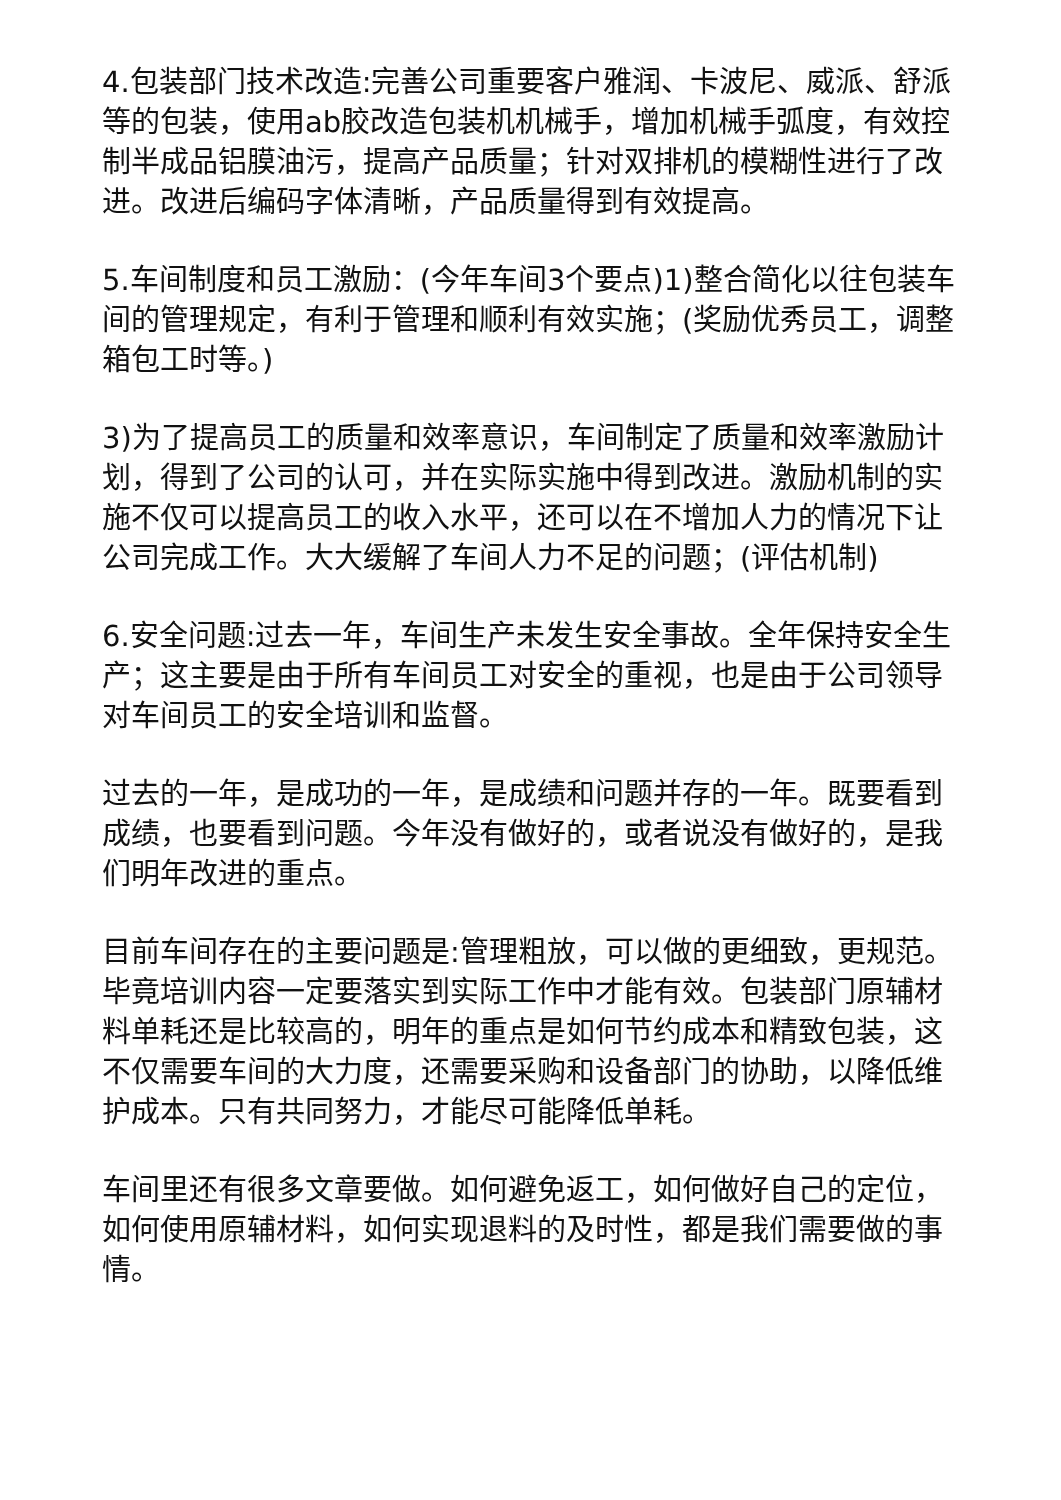4.包装部门技术改造:完善公司重要客户雅润、卡波尼、威派、舒派等的包装，使用ab胶改造包装机机械手，增加机械手弧度，有效控制半成品铝膜油污，提高产品质量；针对双排机的模糊性进行了改进。改进后编码字体清晰，产品质量得到有效提高。
5.车间制度和员工激励：(今年车间3个要点)1)整合简化以往包装车间的管理规定，有利于管理和顺利有效实施；(奖励优秀员工，调整箱包工时等。)
3)为了提高员工的质量和效率意识，车间制定了质量和效率激励计划，得到了公司的认可，并在实际实施中得到改进。激励机制的实施不仅可以提高员工的收入水平，还可以在不增加人力的情况下让公司完成工作。大大缓解了车间人力不足的问题；(评估机制)
6.安全问题:过去一年，车间生产未发生安全事故。全年保持安全生产；这主要是由于所有车间员工对安全的重视，也是由于公司领导对车间员工的安全培训和监督。
过去的一年，是成功的一年，是成绩和问题并存的一年。既要看到成绩，也要看到问题。今年没有做好的，或者说没有做好的，是我们明年改进的重点。
目前车间存在的主要问题是:管理粗放，可以做的更细致，更规范。毕竟培训内容一定要落实到实际工作中才能有效。包装部门原辅材料单耗还是比较高的，明年的重点是如何节约成本和精致包装，这不仅需要车间的大力度，还需要采购和设备部门的协助，以降低维护成本。只有共同努力，才能尽可能降低单耗。
车间里还有很多文章要做。如何避免返工，如何做好自己的定位，如何使用原辅材料，如何实现退料的及时性，都是我们需要做的事情。